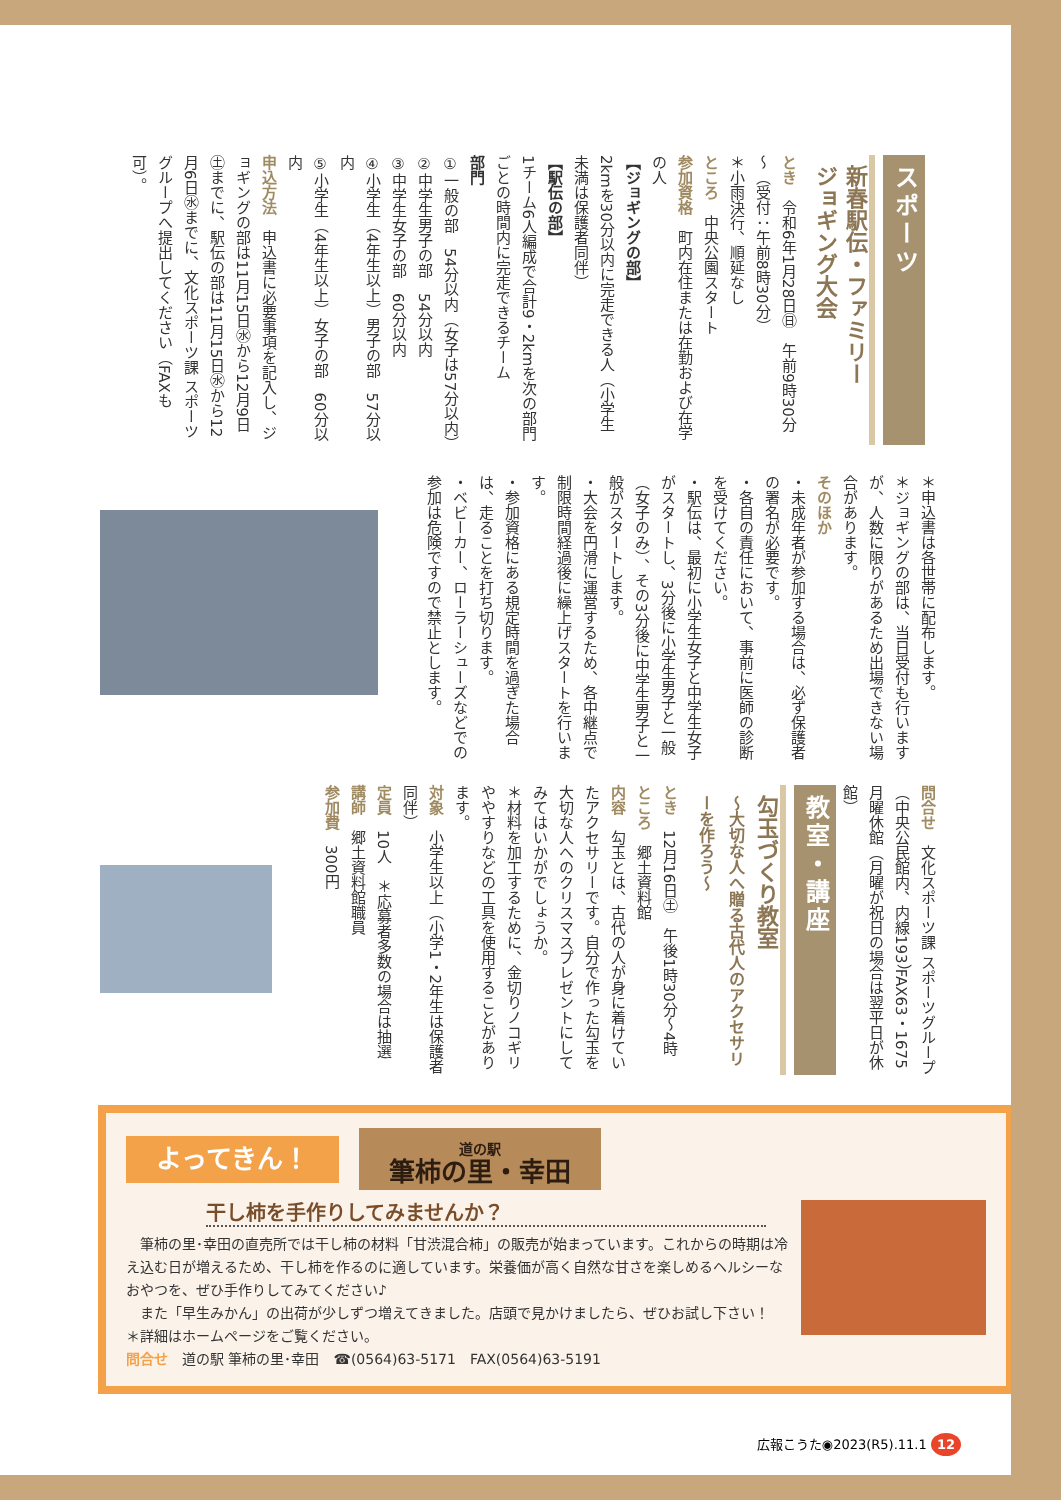スポーツ
新春駅伝・ファミリー
ジョギング大会
とき　令和6年1月28日㊐　午前9時30分～（受付：午前8時30分）
＊小雨決行、順延なし
ところ　中央公園スタート
参加資格　町内在住または在勤および在学の人
【ジョギングの部】
2kmを30分以内に完走できる人（小学生未満は保護者同伴）
【駅伝の部】
1チーム6人編成で合計9・2kmを次の部門ごとの時間内に完走できるチーム
部門
①一般の部　54分以内（女子は57分以内）
②中学生男子の部　54分以内
③中学生女子の部　60分以内
④小学生（4年生以上）男子の部　57分以内
⑤小学生（4年生以上）女子の部　60分以内
申込方法　申込書に必要事項を記入し、ジョギングの部は11月15日㊌から12月9日㊏までに、駅伝の部は11月15日㊌から12月6日㊌までに、文化スポーツ課 スポーツグループへ提出してください（FAXも可）。
＊申込書は各世帯に配布します。
＊ジョギングの部は、当日受付も行いますが、人数に限りがあるため出場できない場合があります。
そのほか
・未成年者が参加する場合は、必ず保護者の署名が必要です。
・各自の責任において、事前に医師の診断を受けてください。
・駅伝は、最初に小学生女子と中学生女子がスタートし、3分後に小学生男子と一般（女子のみ）、その3分後に中学生男子と一般がスタートします。
・大会を円滑に運営するため、各中継点で制限時間経過後に繰上げスタートを行います。
・参加資格にある規定時間を過ぎた場合は、走ることを打ち切ります。
・ベビーカー、ローラーシューズなどでの参加は危険ですので禁止とします。
問合せ　文化スポーツ課 スポーツグループ（中央公民館内、内線193）FAX63・1675　月曜休館（月曜が祝日の場合は翌平日が休館）
教室・講座
勾玉づくり教室
～大切な人へ贈る古代人のアクセサリーを作ろう～
とき　12月16日㊏　午後1時30分～4時
ところ　郷土資料館
内容　勾玉とは、古代の人が身に着けていたアクセサリーです。自分で作った勾玉を大切な人へのクリスマスプレゼントにしてみてはいかがでしょうか。
＊材料を加工するために、金切りノコギリややすりなどの工具を使用することがあります。
対象　小学生以上（小学1・2年生は保護者同伴）
定員　10人　＊応募者多数の場合は抽選
講師　郷土資料館職員
参加費　300円
よってきん！
道の駅
筆柿の里・幸田
干し柿を手作りしてみませんか？
　筆柿の里･幸田の直売所では干し柿の材料「甘渋混合柿」の販売が始まっています。これからの時期は冷え込む日が増えるため、干し柿を作るのに適しています。栄養価が高く自然な甘さを楽しめるヘルシーなおやつを、ぜひ手作りしてみてください♪
　また「早生みかん」の出荷が少しずつ増えてきました。店頭で見かけましたら、ぜひお試し下さい！
＊詳細はホームページをご覧ください。
問合せ　道の駅 筆柿の里･幸田　☎(0564)63-5171　FAX(0564)63-5191
広報こうた◉2023(R5).11.1 12